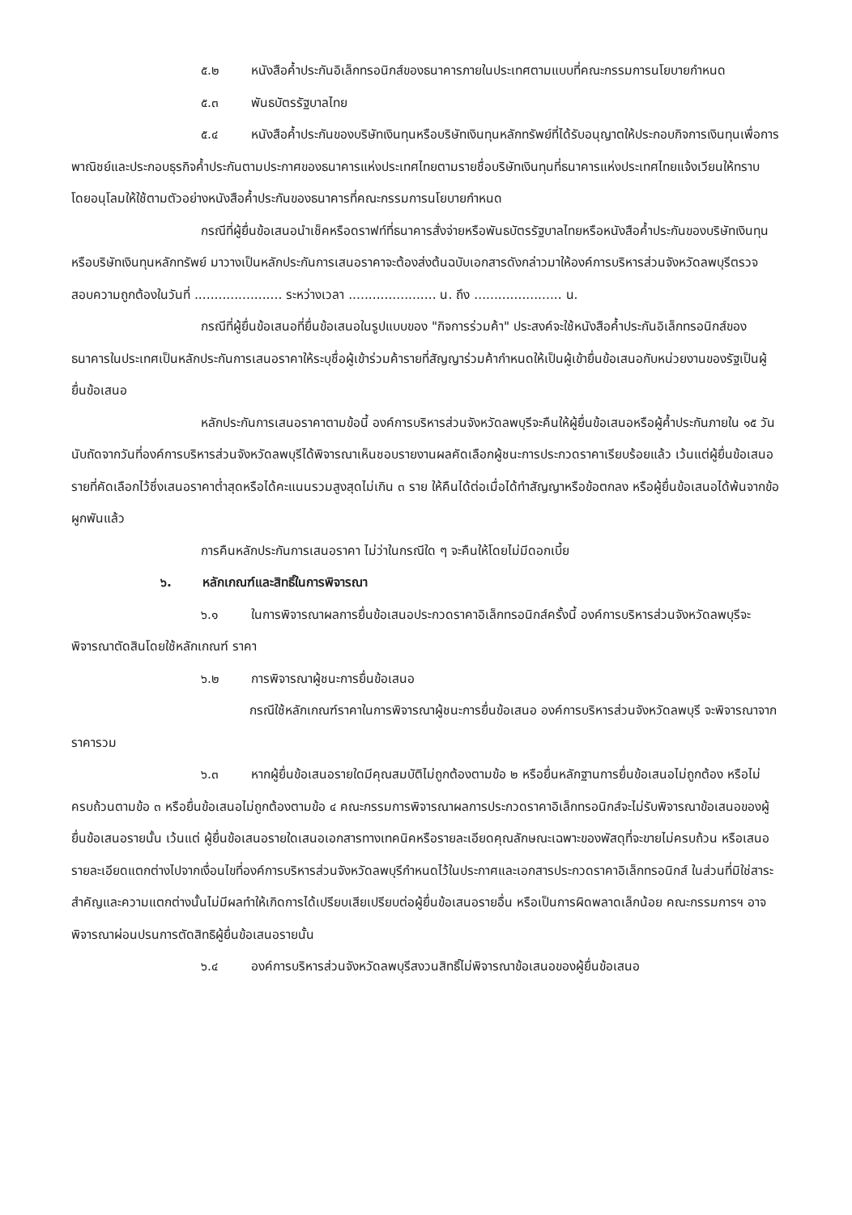๕.๒ หนังสือค้ำประกันอิเล็กทรอนิกส์ของธนาคารภายในประเทศตามแบบที่คณะกรรมการนโยบายกำหนด
๕.๓ พันธบัตรรัฐบาลไทย
๕.๔ หนังสือค้ำประกันของบริษัทเงินทุนหรือบริษัทเงินทุนหลักทรัพย์ที่ได้รับอนุญาตให้ประกอบกิจการเงินทุนเพื่อการพาณิชย์และประกอบธุรกิจค้ำประกันตามประกาศของธนาคารแห่งประเทศไทยตามรายชื่อบริษัทเงินทุนที่ธนาคารแห่งประเทศไทยแจ้งเวียนให้ทราบ โดยอนุโลมให้ใช้ตามตัวอย่างหนังสือค้ำประกันของธนาคารที่คณะกรรมการนโยบายกำหนด
กรณีที่ผู้ยื่นข้อเสนอนำเช็คหรือดราฟท์ที่ธนาคารสั่งจ่ายหรือพันธบัตรรัฐบาลไทยหรือหนังสือค้ำประกันของบริษัทเงินทุนหรือบริษัทเงินทุนหลักทรัพย์ มาวางเป็นหลักประกันการเสนอราคาจะต้องส่งต้นฉบับเอกสารดังกล่าวมาให้องค์การบริหารส่วนจังหวัดลพบุรีตรวจสอบความถูกต้องในวันที่ ...................... ระหว่างเวลา ...................... น. ถึง ...................... น.
กรณีที่ผู้ยื่นข้อเสนอที่ยื่นข้อเสนอในรูปแบบของ "กิจการร่วมค้า" ประสงค์จะใช้หนังสือค้ำประกันอิเล็กทรอนิกส์ของธนาคารในประเทศเป็นหลักประกันการเสนอราคาให้ระบุชื่อผู้เข้าร่วมค้ารายที่สัญญาร่วมค้ากำหนดให้เป็นผู้เข้ายื่นข้อเสนอกับหน่วยงานของรัฐเป็นผู้ยื่นข้อเสนอ
หลักประกันการเสนอราคาตามข้อนี้ องค์การบริหารส่วนจังหวัดลพบุรีจะคืนให้ผู้ยื่นข้อเสนอหรือผู้ค้ำประกันภายใน ๑๕ วัน นับถัดจากวันที่องค์การบริหารส่วนจังหวัดลพบุรีได้พิจารณาเห็นชอบรายงานผลคัดเลือกผู้ชนะการประกวดราคาเรียบร้อยแล้ว เว้นแต่ผู้ยื่นข้อเสนอรายที่คัดเลือกไว้ซึ่งเสนอราคาต่ำสุดหรือได้คะแนนรวมสูงสุดไม่เกิน ๓ ราย ให้คืนได้ต่อเมื่อได้ทำสัญญาหรือข้อตกลง หรือผู้ยื่นข้อเสนอได้พ้นจากข้อผูกพันแล้ว
การคืนหลักประกันการเสนอราคา ไม่ว่าในกรณีใด ๆ จะคืนให้โดยไม่มีดอกเบี้ย
๖. หลักเกณฑ์และสิทธิ์ในการพิจารณา
๖.๑ ในการพิจารณาผลการยื่นข้อเสนอประกวดราคาอิเล็กทรอนิกส์ครั้งนี้ องค์การบริหารส่วนจังหวัดลพบุรีจะพิจารณาตัดสินโดยใช้หลักเกณฑ์ ราคา
๖.๒ การพิจารณาผู้ชนะการยื่นข้อเสนอ
กรณีใช้หลักเกณฑ์ราคาในการพิจารณาผู้ชนะการยื่นข้อเสนอ องค์การบริหารส่วนจังหวัดลพบุรี จะพิจารณาจาก ราคารวม
๖.๓ หากผู้ยื่นข้อเสนอรายใดมีคุณสมบัติไม่ถูกต้องตามข้อ ๒ หรือยื่นหลักฐานการยื่นข้อเสนอไม่ถูกต้อง หรือไม่ครบถ้วนตามข้อ ๓ หรือยื่นข้อเสนอไม่ถูกต้องตามข้อ ๔ คณะกรรมการพิจารณาผลการประกวดราคาอิเล็กทรอนิกส์จะไม่รับพิจารณาข้อเสนอของผู้ยื่นข้อเสนอรายนั้น เว้นแต่ ผู้ยื่นข้อเสนอรายใดเสนอเอกสารทางเทคนิคหรือรายละเอียดคุณลักษณะเฉพาะของพัสดุที่จะขายไม่ครบถ้วน หรือเสนอรายละเอียดแตกต่างไปจากเงื่อนไขที่องค์การบริหารส่วนจังหวัดลพบุรีกำหนดไว้ในประกาศและเอกสารประกวดราคาอิเล็กทรอนิกส์ ในส่วนที่มิใช่สาระสำคัญและความแตกต่างนั้นไม่มีผลทำให้เกิดการได้เปรียบเสียเปรียบต่อผู้ยื่นข้อเสนอรายอื่น หรือเป็นการผิดพลาดเล็กน้อย คณะกรรมการฯ อาจพิจารณาผ่อนปรนการตัดสิทธิผู้ยื่นข้อเสนอรายนั้น
๖.๔ องค์การบริหารส่วนจังหวัดลพบุรีสงวนสิทธิ์ไม่พิจารณาข้อเสนอของผู้ยื่นข้อเสนอ